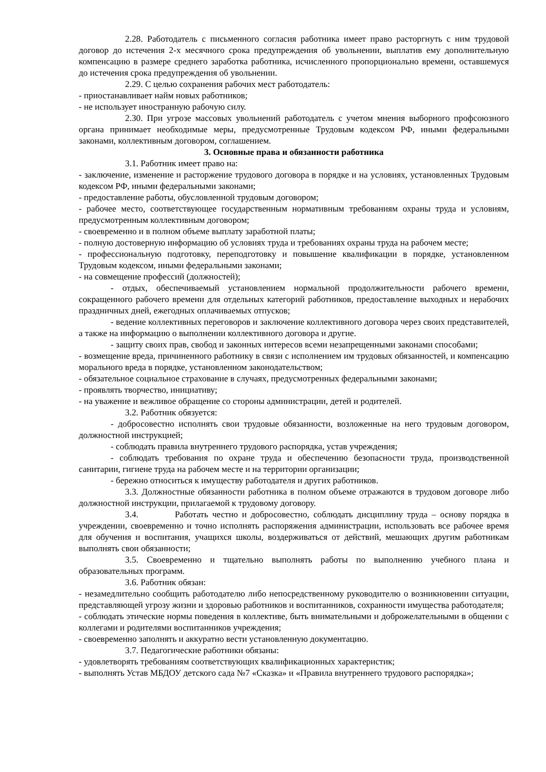2.28. Работодатель с письменного согласия работника имеет право расторгнуть с ним трудовой договор до истечения 2-х месячного срока предупреждения об увольнении, выплатив ему дополнительную компенсацию в размере среднего заработка работника, исчисленного пропорционально времени, оставшемуся до истечения срока предупреждения об увольнении.
2.29. С целью сохранения рабочих мест работодатель:
- приостанавливает найм новых работников;
- не использует иностранную рабочую силу.
2.30. При угрозе массовых увольнений работодатель с учетом мнения выборного профсоюзного органа принимает необходимые меры, предусмотренные Трудовым кодексом РФ, иными федеральными законами, коллективным договором, соглашением.
3. Основные права и обязанности работника
3.1. Работник имеет право на:
- заключение, изменение и расторжение трудового договора в порядке и на условиях, установленных Трудовым кодексом РФ, иными федеральными законами;
- предоставление работы, обусловленной трудовым договором;
- рабочее место, соответствующее государственным нормативным требованиям охраны труда и условиям, предусмотренным коллективным договором;
- своевременно и в полном объеме выплату заработной платы;
- полную достоверную информацию об условиях труда и требованиях охраны труда на рабочем месте;
- профессиональную подготовку, переподготовку и повышение квалификации в порядке, установленном Трудовым кодексом, иными федеральными законами;
- на совмещение профессий (должностей);
- отдых, обеспечиваемый установлением нормальной продолжительности рабочего времени, сокращенного рабочего времени для отдельных категорий работников, предоставление выходных и нерабочих праздничных дней, ежегодных оплачиваемых отпусков;
- ведение коллективных переговоров и заключение коллективного договора через своих представителей, а также на информацию о выполнении коллективного договора и другие.
- защиту своих прав, свобод и законных интересов всеми незапрещенными законами способами;
- возмещение вреда, причиненного работнику в связи с исполнением им трудовых обязанностей, и компенсацию морального вреда в порядке, установленном законодательством;
- обязательное социальное страхование в случаях, предусмотренных федеральными законами;
- проявлять творчество, инициативу;
- на уважение и вежливое обращение со стороны администрации, детей и родителей.
3.2. Работник обязуется:
- добросовестно исполнять свои трудовые обязанности, возложенные на него трудовым договором, должностной инструкцией;
- соблюдать правила внутреннего трудового распорядка, устав учреждения;
- соблюдать требования по охране труда и обеспечению безопасности труда, производственной санитарии, гигиене труда на рабочем месте и на территории организации;
- бережно относиться к имуществу работодателя и других работников.
3.3. Должностные обязанности работника в полном объеме отражаются в трудовом договоре либо должностной инструкции, прилагаемой к трудовому договору.
3.4. Работать честно и добросовестно, соблюдать дисциплину труда – основу порядка в учреждении, своевременно и точно исполнять распоряжения администрации, использовать все рабочее время для обучения и воспитания, учащихся школы, воздерживаться от действий, мешающих другим работникам выполнять свои обязанности;
3.5. Своевременно и тщательно выполнять работы по выполнению учебного плана и образовательных программ.
3.6. Работник обязан:
- незамедлительно сообщить работодателю либо непосредственному руководителю о возникновении ситуации, представляющей угрозу жизни и здоровью работников и воспитанников, сохранности имущества работодателя;
- соблюдать этические нормы поведения в коллективе, быть внимательными и доброжелательными в общении с коллегами и родителями воспитанников учреждения;
- своевременно заполнять и аккуратно вести установленную документацию.
3.7. Педагогические работники обязаны:
- удовлетворять требованиям соответствующих квалификационных характеристик;
- выполнять Устав МБДОУ детского сада №7 «Сказка» и «Правила внутреннего трудового распорядка»;